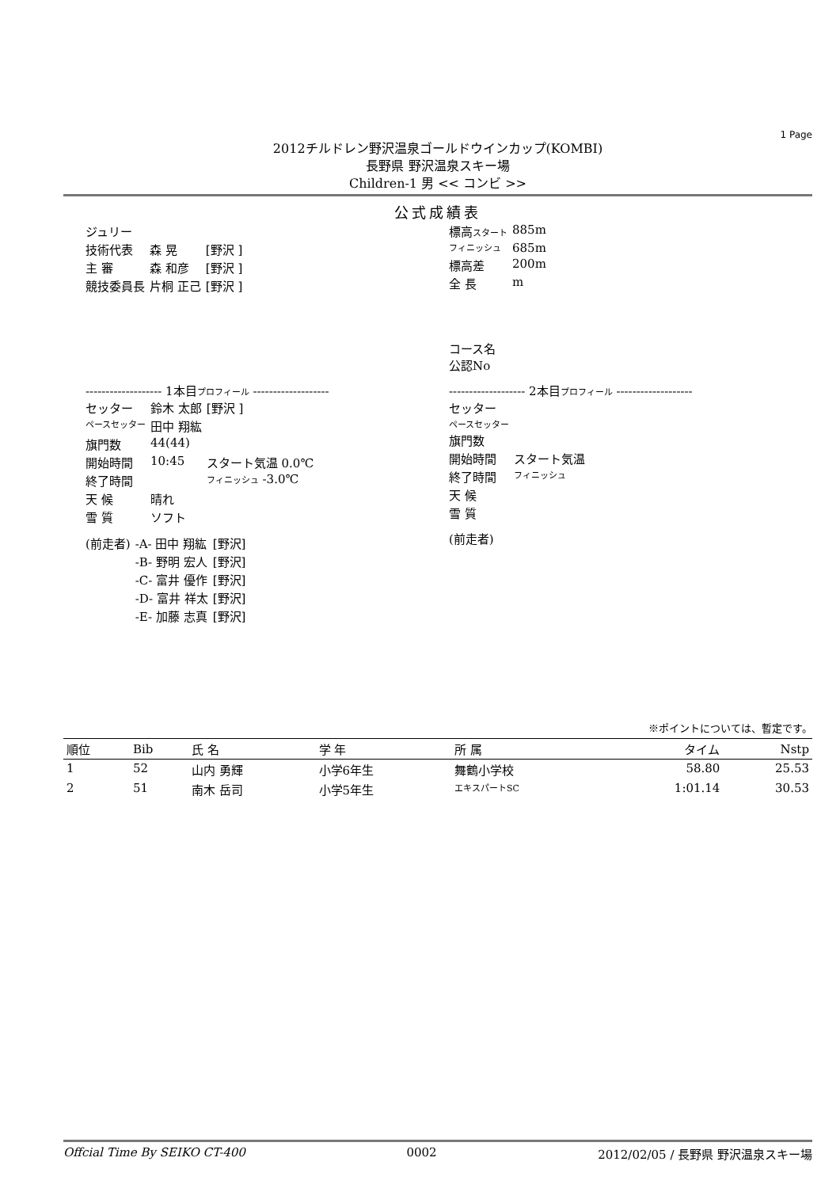1 Page
2012チルドレン野沢温泉ゴールドウインカップ(KOMBI)
長野県 野沢温泉スキー場
Children-1 男 << コンビ >>
公式成績表
| ジュリー | | |
| 技術代表 | 森 晃 | [野沢 ] |
| 主 審 | 森 和彦 | [野沢 ] |
| 競技委員長 | 片桐 正己 | [野沢 ] |
| 標高 スタート | 885m |
| フィニッシュ | 685m |
| 標高差 | 200m |
| 全 長 | m |
| コース名 公認No | |
------------------- 1本目プロフィール -------------------
| セッター | 鈴木 太郎 | [野沢 ] |
| ペースセッター | 田中 翔紘 | |
| 旗門数 | 44(44) | |
| 開始時間 | 10:45 | スタート気温 0.0℃ |
| 終了時間 | | フィニッシュ -3.0℃ |
| 天 候 | 晴れ | |
| 雪 質 | ソフト | |
| (前走者) | -A- 田中 翔紘 | [野沢] |
| | -B- 野明 宏人 | [野沢] |
| | -C- 富井 優作 | [野沢] |
| | -D- 富井 祥太 | [野沢] |
| | -E- 加藤 志真 | [野沢] |
------------------- 2本目プロフィール -------------------
| セッター | |
| ペースセッター | |
| 旗門数 | |
| 開始時間 | スタート気温 |
| 終了時間 | フィニッシュ |
| 天 候 | |
| 雪 質 | |
| (前走者) | |
※ポイントについては、暫定です。
| 順位 | Bib | 氏 名 | 学 年 | 所 属 | タイム | Nstp |
| --- | --- | --- | --- | --- | --- | --- |
| 1 | 52 | 山内 勇輝 | 小学6年生 | 舞鶴小学校 | 58.80 | 25.53 |
| 2 | 51 | 南木 岳司 | 小学5年生 | エキスパートSC | 1:01.14 | 30.53 |
Offcial Time By SEIKO CT-400 0002 2012/02/05 / 長野県 野沢温泉スキー場